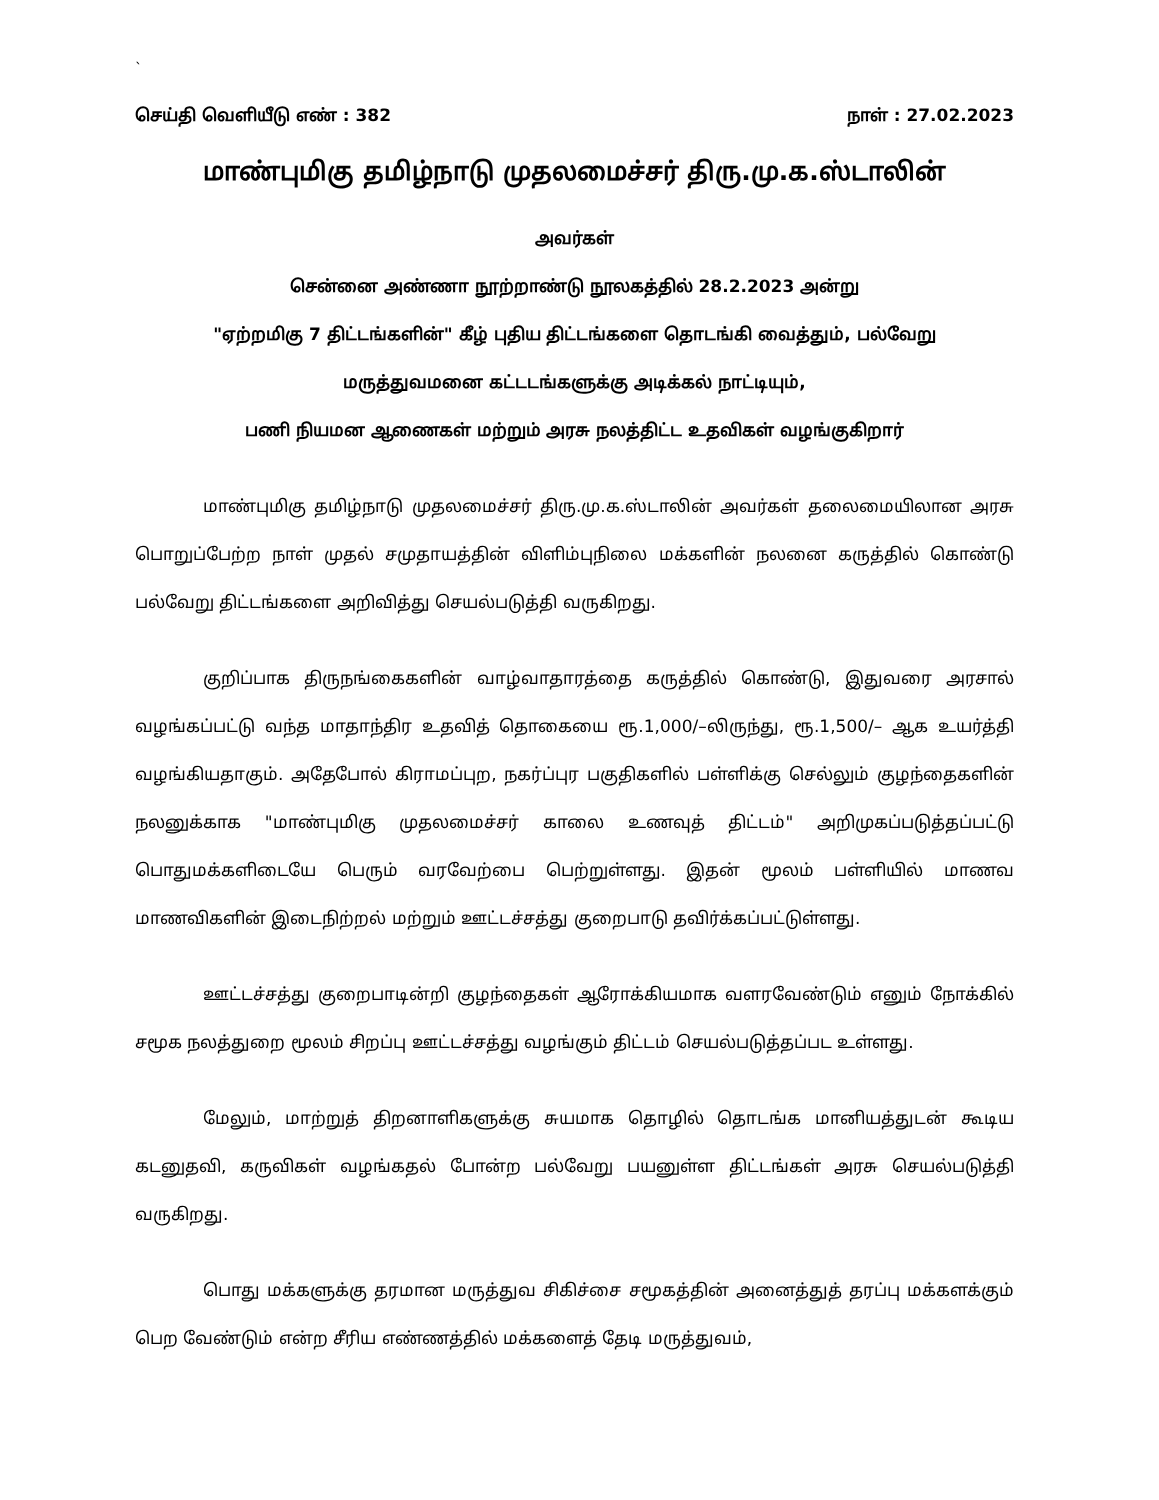`
செய்தி வெளியீடு எண் : 382 நாள் : 27.02.2023
மாண்புமிகு தமிழ்நாடு முதலமைச்சர் திரு.மு.க.ஸ்டாலின்
அவர்கள்
சென்னை அண்ணா நூற்றாண்டு நூலகத்தில் 28.2.2023 அன்று
"ஏற்றமிகு 7 திட்டங்களின்" கீழ் புதிய திட்டங்களை தொடங்கி வைத்தும், பல்வேறு
மருத்துவமனை கட்டடங்களுக்கு அடிக்கல் நாட்டியும்,
பணி நியமன ஆணைகள் மற்றும் அரசு நலத்திட்ட உதவிகள் வழங்குகிறார்
மாண்புமிகு தமிழ்நாடு முதலமைச்சர் திரு.மு.க.ஸ்டாலின் அவர்கள் தலைமையிலான அரசு பொறுப்பேற்ற நாள் முதல் சமுதாயத்தின் விளிம்புநிலை மக்களின் நலனை கருத்தில் கொண்டு பல்வேறு திட்டங்களை அறிவித்து செயல்படுத்தி வருகிறது.
குறிப்பாக திருநங்கைகளின் வாழ்வாதாரத்தை கருத்தில் கொண்டு, இதுவரை அரசால் வழங்கப்பட்டு வந்த மாதாந்திர உதவித் தொகையை ரூ.1,000/–லிருந்து, ரூ.1,500/– ஆக உயர்த்தி வழங்கியதாகும். அதேபோல் கிராமப்புற, நகர்ப்புர பகுதிகளில் பள்ளிக்கு செல்லும் குழந்தைகளின் நலனுக்காக "மாண்புமிகு முதலமைச்சர் காலை உணவுத் திட்டம்" அறிமுகப்படுத்தப்பட்டு பொதுமக்களிடையே பெரும் வரவேற்பை பெற்றுள்ளது. இதன் மூலம் பள்ளியில் மாணவ மாணவிகளின் இடைநிற்றல் மற்றும் ஊட்டச்சத்து குறைபாடு தவிர்க்கப்பட்டுள்ளது.
ஊட்டச்சத்து குறைபாடின்றி குழந்தைகள் ஆரோக்கியமாக வளரவேண்டும் எனும் நோக்கில் சமூக நலத்துறை மூலம் சிறப்பு ஊட்டச்சத்து வழங்கும் திட்டம் செயல்படுத்தப்பட உள்ளது.
மேலும், மாற்றுத் திறனாளிகளுக்கு சுயமாக தொழில் தொடங்க மானியத்துடன் கூடிய கடனுதவி, கருவிகள் வழங்கதல் போன்ற பல்வேறு பயனுள்ள திட்டங்கள் அரசு செயல்படுத்தி வருகிறது.
பொது மக்களுக்கு தரமான மருத்துவ சிகிச்சை சமூகத்தின் அனைத்துத் தரப்பு மக்களக்கும் பெற வேண்டும் என்ற சீரிய எண்ணத்தில் மக்களைத் தேடி மருத்துவம்,